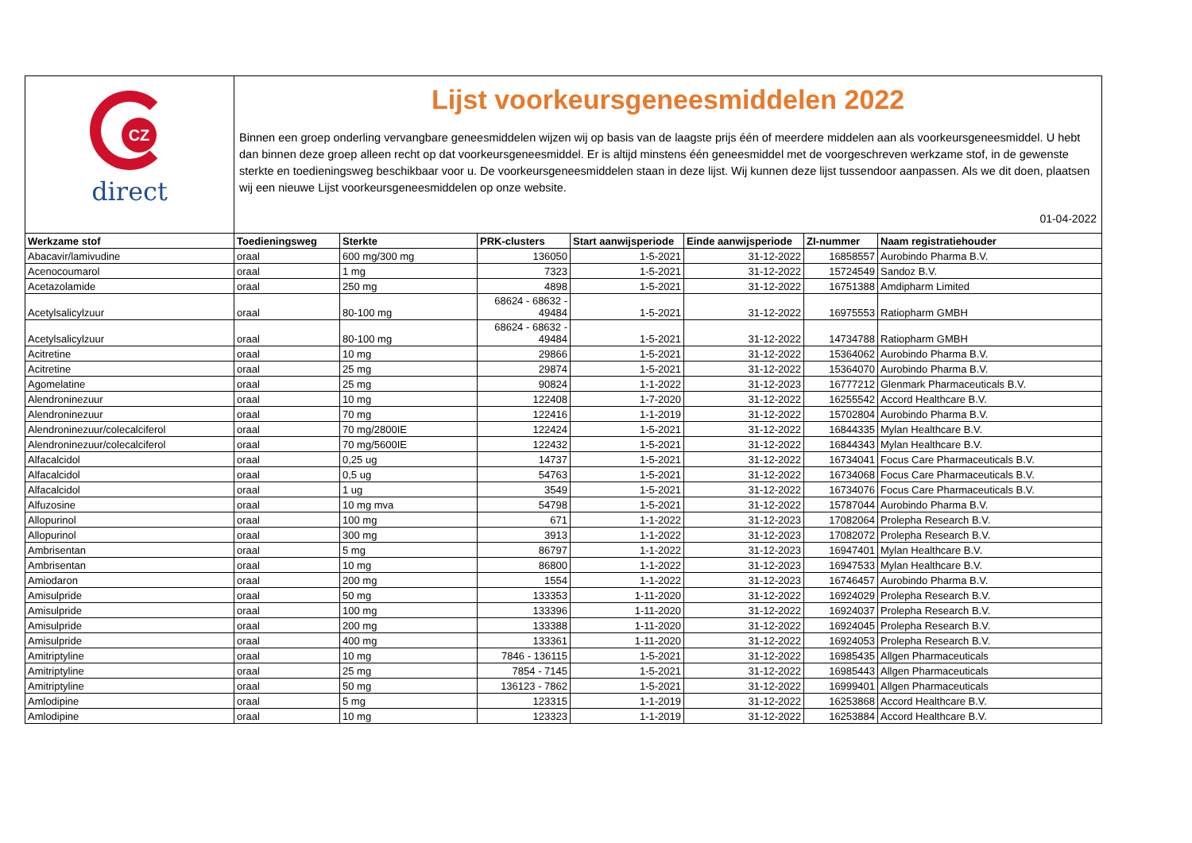CZ
direct
Lijst voorkeursgeneesmiddelen 2022
Binnen een groep onderling vervangbare geneesmiddelen wijzen wij op basis van de laagste prijs één of meerdere middelen aan als voorkeursgeneesmiddel. U hebt dan binnen deze groep alleen recht op dat voorkeursgeneesmiddel. Er is altijd minstens één geneesmiddel met de voorgeschreven werkzame stof, in de gewenste sterkte en toedieningsweg beschikbaar voor u. De voorkeursgeneesmiddelen staan in deze lijst. Wij kunnen deze lijst tussendoor aanpassen. Als we dit doen, plaatsen wij een nieuwe Lijst voorkeursgeneesmiddelen op onze website.
01-04-2022
| Werkzame stof | Toedieningsweg | Sterkte | PRK-clusters | Start aanwijsperiode | Einde aanwijsperiode | ZI-nummer | Naam registratiehouder |
| --- | --- | --- | --- | --- | --- | --- | --- |
| Abacavir/lamivudine | oraal | 600 mg/300 mg | 136050 | 1-5-2021 | 31-12-2022 | 16858557 | Aurobindo Pharma B.V. |
| Acenocoumarol | oraal | 1 mg | 7323 | 1-5-2021 | 31-12-2022 | 15724549 | Sandoz B.V. |
| Acetazolamide | oraal | 250 mg | 4898 | 1-5-2021 | 31-12-2022 | 16751388 | Amdipharm Limited |
| Acetylsalicylzuur | oraal | 80-100 mg | 68624 - 68632 - 49484 | 1-5-2021 | 31-12-2022 | 16975553 | Ratiopharm GMBH |
| Acetylsalicylzuur | oraal | 80-100 mg | 68624 - 68632 - 49484 | 1-5-2021 | 31-12-2022 | 14734788 | Ratiopharm GMBH |
| Acitretine | oraal | 10 mg | 29866 | 1-5-2021 | 31-12-2022 | 15364062 | Aurobindo Pharma B.V. |
| Acitretine | oraal | 25 mg | 29874 | 1-5-2021 | 31-12-2022 | 15364070 | Aurobindo Pharma B.V. |
| Agomelatine | oraal | 25 mg | 90824 | 1-1-2022 | 31-12-2023 | 16777212 | Glenmark Pharmaceuticals B.V. |
| Alendroninezuur | oraal | 10 mg | 122408 | 1-7-2020 | 31-12-2022 | 16255542 | Accord Healthcare B.V. |
| Alendroninezuur | oraal | 70 mg | 122416 | 1-1-2019 | 31-12-2022 | 15702804 | Aurobindo Pharma B.V. |
| Alendroninezuur/colecalciferol | oraal | 70 mg/2800IE | 122424 | 1-5-2021 | 31-12-2022 | 16844335 | Mylan Healthcare B.V. |
| Alendroninezuur/colecalciferol | oraal | 70 mg/5600IE | 122432 | 1-5-2021 | 31-12-2022 | 16844343 | Mylan Healthcare B.V. |
| Alfacalcidol | oraal | 0,25 ug | 14737 | 1-5-2021 | 31-12-2022 | 16734041 | Focus Care Pharmaceuticals B.V. |
| Alfacalcidol | oraal | 0,5 ug | 54763 | 1-5-2021 | 31-12-2022 | 16734068 | Focus Care Pharmaceuticals B.V. |
| Alfacalcidol | oraal | 1 ug | 3549 | 1-5-2021 | 31-12-2022 | 16734076 | Focus Care Pharmaceuticals B.V. |
| Alfuzosine | oraal | 10 mg mva | 54798 | 1-5-2021 | 31-12-2022 | 15787044 | Aurobindo Pharma B.V. |
| Allopurinol | oraal | 100 mg | 671 | 1-1-2022 | 31-12-2023 | 17082064 | Prolepha Research B.V. |
| Allopurinol | oraal | 300 mg | 3913 | 1-1-2022 | 31-12-2023 | 17082072 | Prolepha Research B.V. |
| Ambrisentan | oraal | 5 mg | 86797 | 1-1-2022 | 31-12-2023 | 16947401 | Mylan Healthcare B.V. |
| Ambrisentan | oraal | 10 mg | 86800 | 1-1-2022 | 31-12-2023 | 16947533 | Mylan Healthcare B.V. |
| Amiodaron | oraal | 200 mg | 1554 | 1-1-2022 | 31-12-2023 | 16746457 | Aurobindo Pharma B.V. |
| Amisulpride | oraal | 50 mg | 133353 | 1-11-2020 | 31-12-2022 | 16924029 | Prolepha Research B.V. |
| Amisulpride | oraal | 100 mg | 133396 | 1-11-2020 | 31-12-2022 | 16924037 | Prolepha Research B.V. |
| Amisulpride | oraal | 200 mg | 133388 | 1-11-2020 | 31-12-2022 | 16924045 | Prolepha Research B.V. |
| Amisulpride | oraal | 400 mg | 133361 | 1-11-2020 | 31-12-2022 | 16924053 | Prolepha Research B.V. |
| Amitriptyline | oraal | 10 mg | 7846 - 136115 | 1-5-2021 | 31-12-2022 | 16985435 | Allgen Pharmaceuticals |
| Amitriptyline | oraal | 25 mg | 7854 - 7145 | 1-5-2021 | 31-12-2022 | 16985443 | Allgen Pharmaceuticals |
| Amitriptyline | oraal | 50 mg | 136123 - 7862 | 1-5-2021 | 31-12-2022 | 16999401 | Allgen Pharmaceuticals |
| Amlodipine | oraal | 5 mg | 123315 | 1-1-2019 | 31-12-2022 | 16253868 | Accord Healthcare B.V. |
| Amlodipine | oraal | 10 mg | 123323 | 1-1-2019 | 31-12-2022 | 16253884 | Accord Healthcare B.V. |